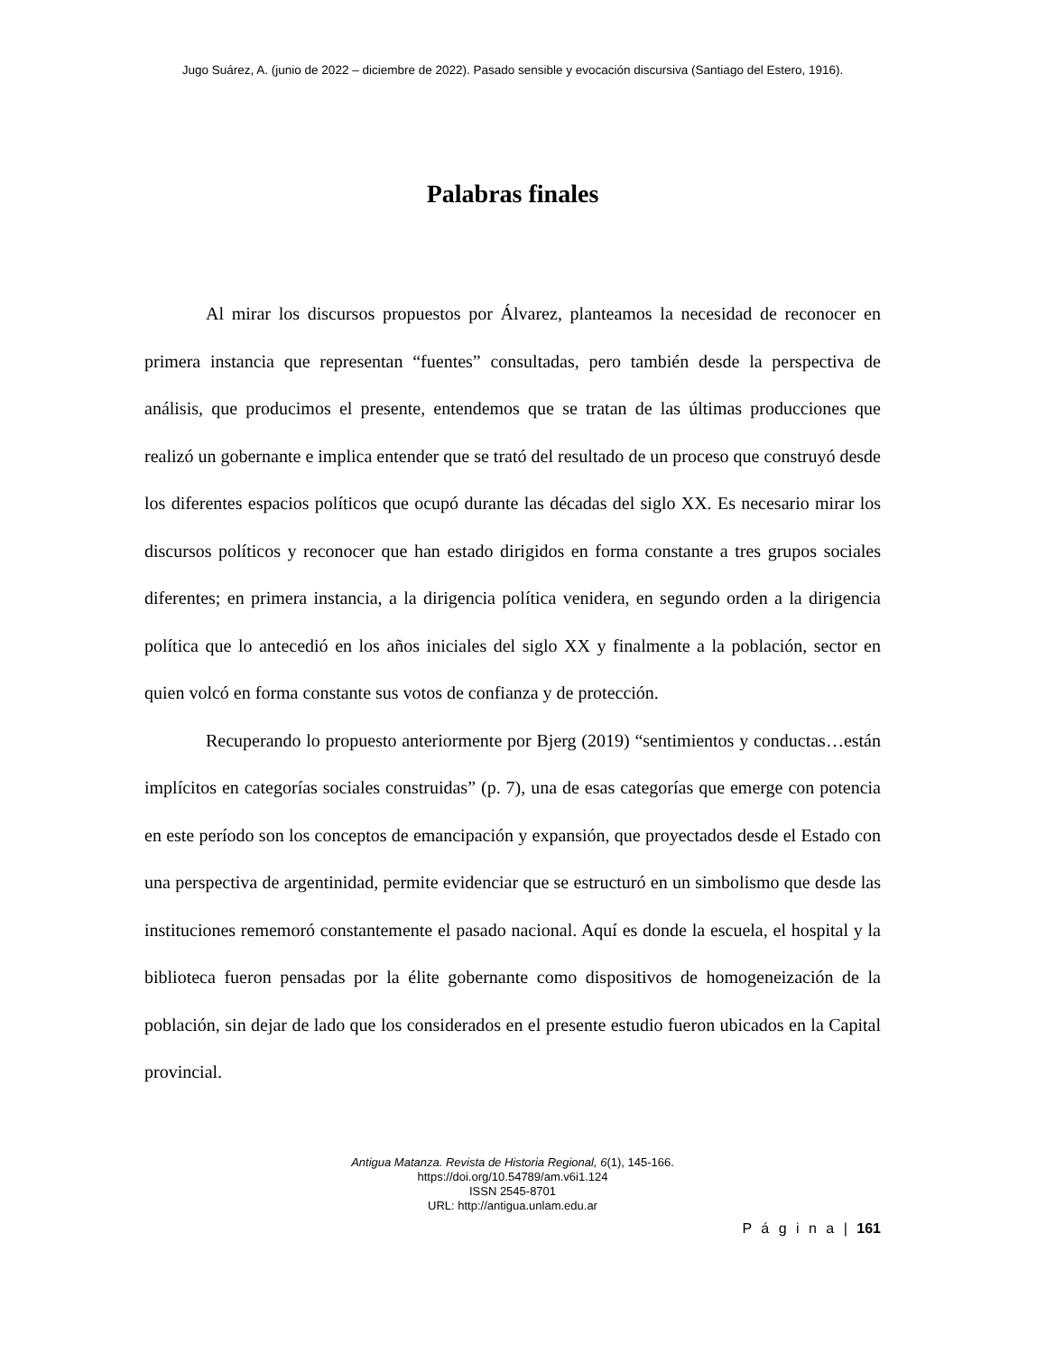Jugo Suárez, A. (junio de 2022 – diciembre de 2022). Pasado sensible y evocación discursiva (Santiago del Estero, 1916).
Palabras finales
Al mirar los discursos propuestos por Álvarez, planteamos la necesidad de reconocer en primera instancia que representan “fuentes” consultadas, pero también desde la perspectiva de análisis, que producimos el presente, entendemos que se tratan de las últimas producciones que realizó un gobernante e implica entender que se trató del resultado de un proceso que construyó desde los diferentes espacios políticos que ocupó durante las décadas del siglo XX. Es necesario mirar los discursos políticos y reconocer que han estado dirigidos en forma constante a tres grupos sociales diferentes; en primera instancia, a la dirigencia política venidera, en segundo orden a la dirigencia política que lo antecedió en los años iniciales del siglo XX y finalmente a la población, sector en quien volcó en forma constante sus votos de confianza y de protección.
Recuperando lo propuesto anteriormente por Bjerg (2019) “sentimientos y conductas…están implícitos en categorías sociales construidas” (p. 7), una de esas categorías que emerge con potencia en este período son los conceptos de emancipación y expansión, que proyectados desde el Estado con una perspectiva de argentinidad, permite evidenciar que se estructuró en un simbolismo que desde las instituciones rememoró constantemente el pasado nacional. Aquí es donde la escuela, el hospital y la biblioteca fueron pensadas por la élite gobernante como dispositivos de homogeneización de la población, sin dejar de lado que los considerados en el presente estudio fueron ubicados en la Capital provincial.
Antigua Matanza. Revista de Historia Regional, 6(1), 145-166.
https://doi.org/10.54789/am.v6i1.124
ISSN 2545-8701
URL: http://antigua.unlam.edu.ar
P á g i n a | 161